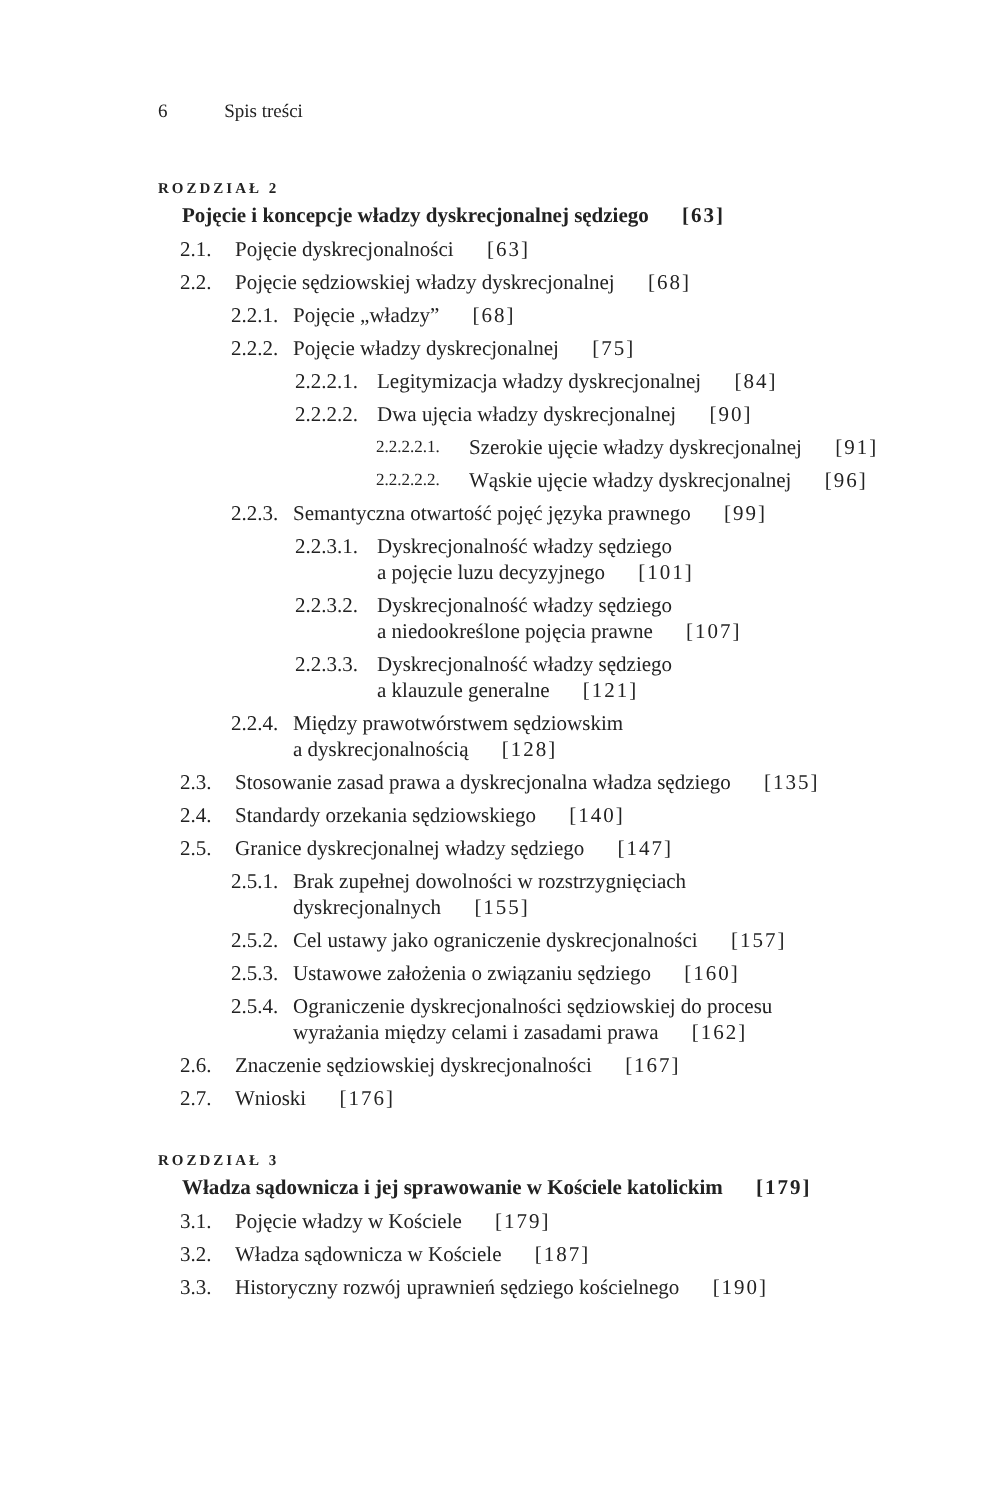6 Spis treści
ROZDZIAŁ 2
Pojęcie i koncepcje władzy dyskrecjonalnej sędziego [63]
2.1. Pojęcie dyskrecjonalności [63]
2.2. Pojęcie sędziowskiej władzy dyskrecjonalnej [68]
2.2.1. Pojęcie „władzy” [68]
2.2.2. Pojęcie władzy dyskrecjonalnej [75]
2.2.2.1. Legitymizacja władzy dyskrecjonalnej [84]
2.2.2.2. Dwa ujęcia władzy dyskrecjonalnej [90]
2.2.2.2.1. Szerokie ujęcie władzy dyskrecjonalnej [91]
2.2.2.2.2. Wąskie ujęcie władzy dyskrecjonalnej [96]
2.2.3. Semantyczna otwartość pojęć języka prawnego [99]
2.2.3.1. Dyskrecjonalność władzy sędziego
a pojęcie luzu decyzyjnego [101]
2.2.3.2. Dyskrecjonalność władzy sędziego
a niedookreślone pojęcia prawne [107]
2.2.3.3. Dyskrecjonalność władzy sędziego
a klauzule generalne [121]
2.2.4. Między prawotwórstwem sędziowskim
a dyskrecjonalnością [128]
2.3. Stosowanie zasad prawa a dyskrecjonalna władza sędziego [135]
2.4. Standardy orzekania sędziowskiego [140]
2.5. Granice dyskrecjonalnej władzy sędziego [147]
2.5.1. Brak zupełnej dowolności w rozstrzygnięciach
dyskrecjonalnych [155]
2.5.2. Cel ustawy jako ograniczenie dyskrecjonalności [157]
2.5.3. Ustawowe założenia o związaniu sędziego [160]
2.5.4. Ograniczenie dyskrecjonalności sędziowskiej do procesu
wyrażania między celami i zasadami prawa [162]
2.6. Znaczenie sędziowskiej dyskrecjonalności [167]
2.7. Wnioski [176]
ROZDZIAŁ 3
Władza sądownicza i jej sprawowanie w Kościele katolickim [179]
3.1. Pojęcie władzy w Kościele [179]
3.2. Władza sądownicza w Kościele [187]
3.3. Historyczny rozwój uprawnień sędziego kościelnego [190]